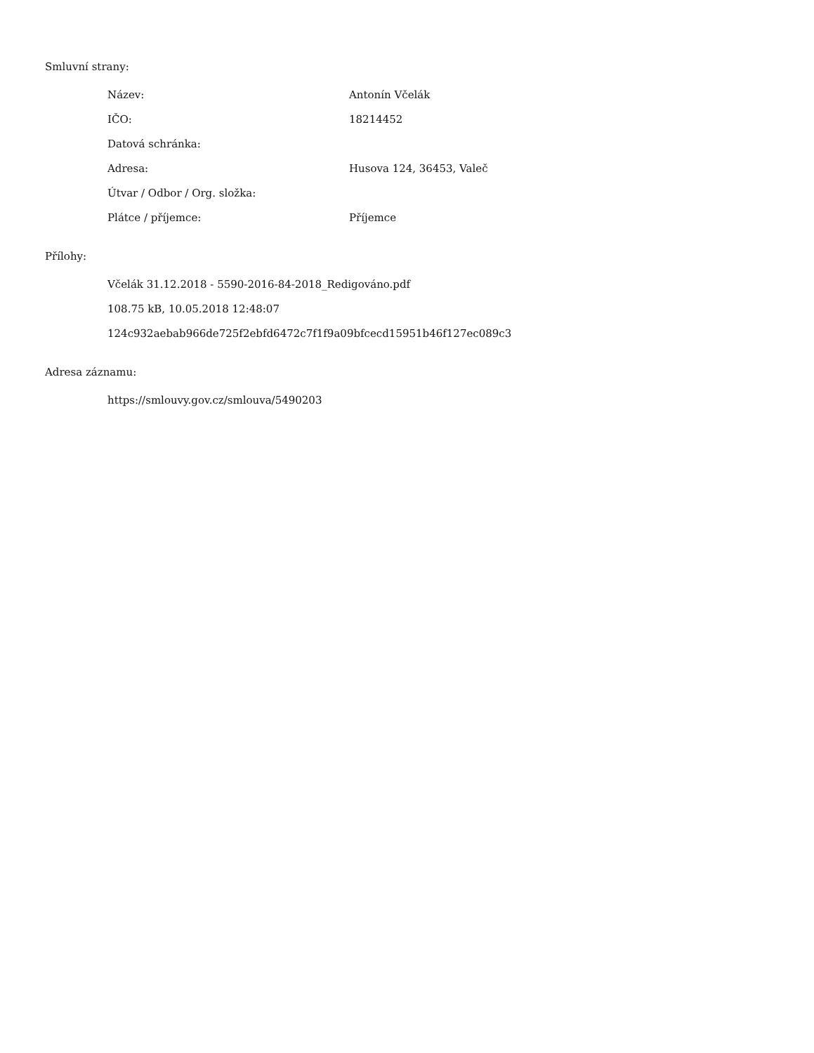Smluvní strany:
| Název: | Antonín Včelák |
| IČO: | 18214452 |
| Datová schránka: | |
| Adresa: | Husova 124, 36453, Valeč |
| Útvar / Odbor / Org. složka: | |
| Plátce / příjemce: | Příjemce |
Přílohy:
Včelák 31.12.2018 - 5590-2016-84-2018_Redigováno.pdf
108.75 kB, 10.05.2018 12:48:07
124c932aebab966de725f2ebfd6472c7f1f9a09bfcecd15951b46f127ec089c3
Adresa záznamu:
https://smlouvy.gov.cz/smlouva/5490203